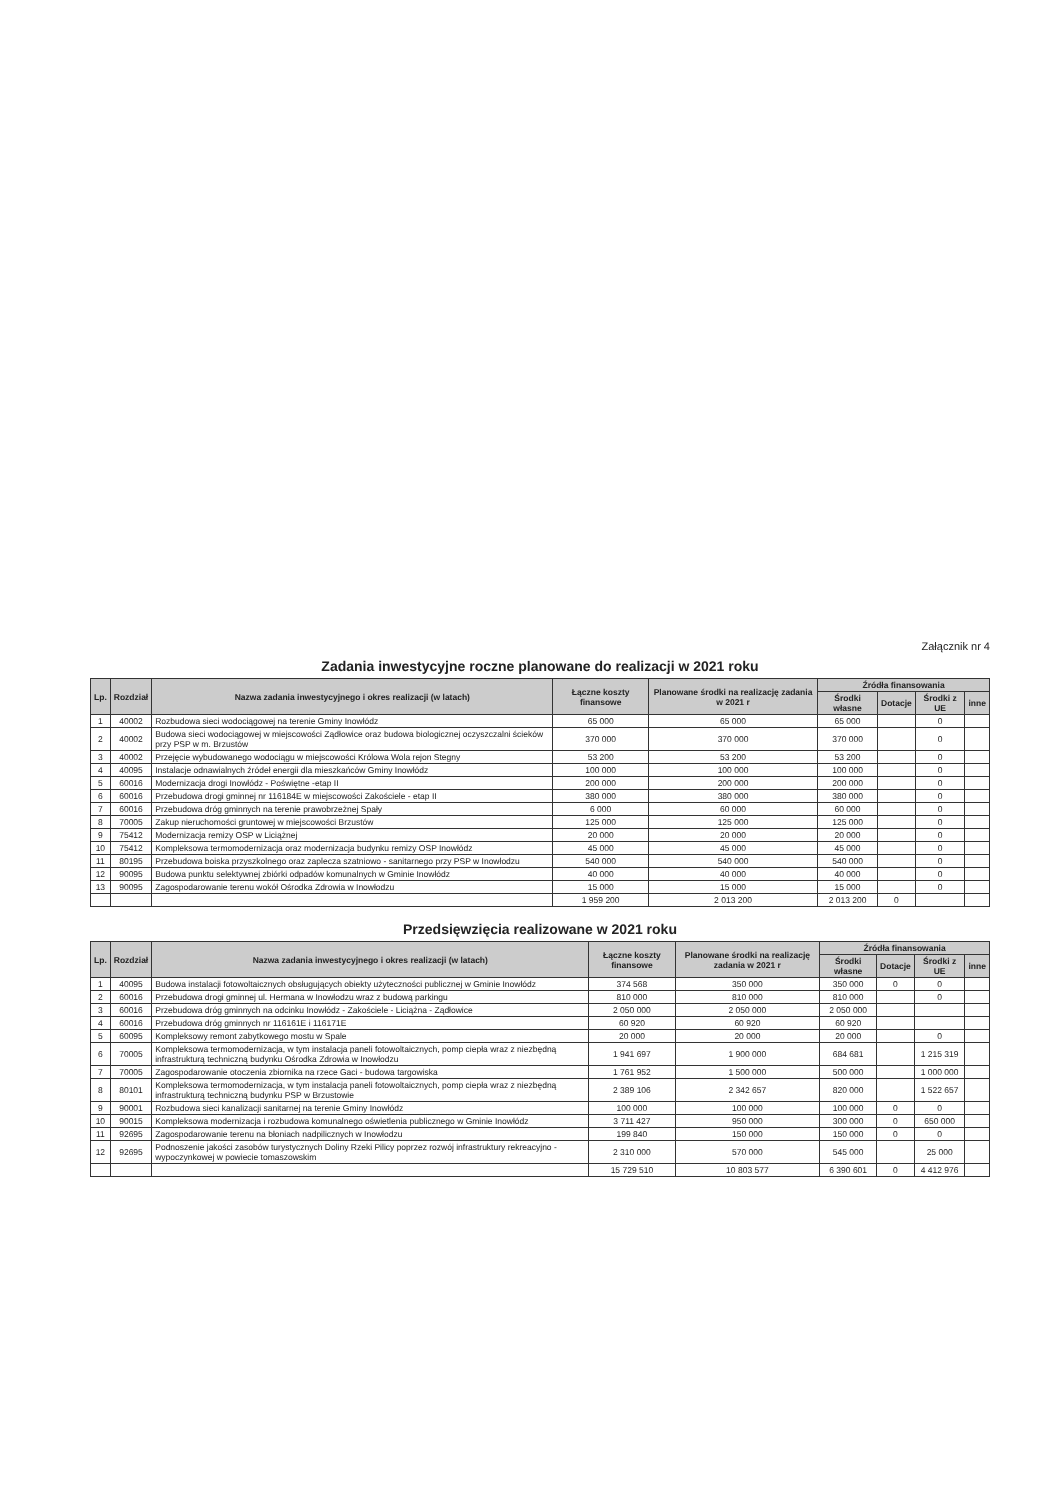Załącznik nr 4
Zadania inwestycyjne roczne planowane do realizacji w 2021 roku
| Lp. | Rozdział | Nazwa zadania inwestycyjnego i okres realizacji (w latach) | Łączne koszty finansowe | Planowane środki na realizację zadania w 2021 r | Źródła finansowania | | | |
| --- | --- | --- | --- | --- | --- | --- | --- | --- |
| | | | | | Środki własne | Dotacje | Środki z UE | inne |
| 1 | 40002 | Rozbudowa sieci wodociągowej na terenie Gminy Inowłódz | 65 000 | 65 000 | 65 000 | | 0 | |
| 2 | 40002 | Budowa sieci wodociągowej w miejscowości Ządłowice oraz budowa biologicznej oczyszczalni ścieków przy PSP w m. Brzustów | 370 000 | 370 000 | 370 000 | | 0 | |
| 3 | 40002 | Przejęcie wybudowanego wodociągu w miejscowości Królowa Wola rejon Stegny | 53 200 | 53 200 | 53 200 | | 0 | |
| 4 | 40095 | Instalacje odnawialnych źródeł energii dla mieszkańców Gminy Inowłódz | 100 000 | 100 000 | 100 000 | | 0 | |
| 5 | 60016 | Modernizacja drogi Inowłódz - Poświętne -etap II | 200 000 | 200 000 | 200 000 | | 0 | |
| 6 | 60016 | Przebudowa drogi gminnej nr 116184E w miejscowości Zakościele - etap II | 380 000 | 380 000 | 380 000 | | 0 | |
| 7 | 60016 | Przebudowa dróg gminnych na terenie prawobrzeżnej Spały | 6 000 | 60 000 | 60 000 | | 0 | |
| 8 | 70005 | Zakup nieruchomości gruntowej w miejscowości Brzustów | 125 000 | 125 000 | 125 000 | | 0 | |
| 9 | 75412 | Modernizacja remizy OSP w Liciążnej | 20 000 | 20 000 | 20 000 | | 0 | |
| 10 | 75412 | Kompleksowa termomodernizacja oraz modernizacja budynku remizy OSP Inowłódz | 45 000 | 45 000 | 45 000 | | 0 | |
| 11 | 80195 | Przebudowa boiska przyszkolnego oraz zaplecza szatniowo - sanitarnego przy PSP w Inowłodzu | 540 000 | 540 000 | 540 000 | | 0 | |
| 12 | 90095 | Budowa punktu selektywnej zbiórki odpadów komunalnych w Gminie Inowłódz | 40 000 | 40 000 | 40 000 | | 0 | |
| 13 | 90095 | Zagospodarowanie terenu wokół Ośrodka Zdrowia w Inowłodzu | 15 000 | 15 000 | 15 000 | | 0 | |
| | | | 1 959 200 | 2 013 200 | 2 013 200 | 0 | | |
Przedsięwzięcia realizowane w 2021 roku
| Lp. | Rozdział | Nazwa zadania inwestycyjnego i okres realizacji (w latach) | Łączne koszty finansowe | Planowane środki na realizację zadania w 2021 r | Źródła finansowania | | | |
| --- | --- | --- | --- | --- | --- | --- | --- | --- |
| | | | | | Środki własne | Dotacje | Środki z UE | inne |
| 1 | 40095 | Budowa instalacji fotowoltaicznych obsługujących obiekty użyteczności publicznej w Gminie Inowłódz | 374 568 | 350 000 | 350 000 | 0 | 0 | |
| 2 | 60016 | Przebudowa drogi gminnej ul. Hermana w Inowłodzu wraz z budową parkingu | 810 000 | 810 000 | 810 000 | | 0 | |
| 3 | 60016 | Przebudowa dróg gminnych na odcinku Inowłódz - Zakościele - Liciążna - Ządłowice | 2 050 000 | 2 050 000 | 2 050 000 | | | |
| 4 | 60016 | Przebudowa dróg gminnych nr 116161E i 116171E | 60 920 | 60 920 | 60 920 | | | |
| 5 | 60095 | Kompleksowy remont zabytkowego mostu w Spale | 20 000 | 20 000 | 20 000 | | 0 | |
| 6 | 70005 | Kompleksowa termomodernizacja, w tym instalacja paneli fotowoltaicznych, pomp ciepła wraz z niezbędną infrastrukturą techniczną budynku Ośrodka Zdrowia w Inowłodzu | 1 941 697 | 1 900 000 | 684 681 | | 1 215 319 | |
| 7 | 70005 | Zagospodarowanie otoczenia zbiornika na rzece Gaci - budowa targowiska | 1 761 952 | 1 500 000 | 500 000 | | 1 000 000 | |
| 8 | 80101 | Kompleksowa termomodernizacja, w tym instalacja paneli fotowoltaicznych, pomp ciepła wraz z niezbędną infrastrukturą techniczną budynku PSP w Brzustowie | 2 389 106 | 2 342 657 | 820 000 | | 1 522 657 | |
| 9 | 90001 | Rozbudowa sieci kanalizacji sanitarnej na terenie Gminy Inowłódz | 100 000 | 100 000 | 100 000 | 0 | 0 | |
| 10 | 90015 | Kompleksowa modernizacja i rozbudowa komunalnego oświetlenia publicznego w Gminie Inowłódz | 3 711 427 | 950 000 | 300 000 | 0 | 650 000 | |
| 11 | 92695 | Zagospodarowanie terenu na błoniach nadpilicznych w Inowłodzu | 199 840 | 150 000 | 150 000 | 0 | 0 | |
| 12 | 92695 | Podnoszenie jakości zasobów turystycznych Doliny Rzeki Pilicy poprzez rozwój infrastruktury rekreacyjno - wypoczynkowej w powiecie tomaszowskim | 2 310 000 | 570 000 | 545 000 | | 25 000 | |
| | | | 15 729 510 | 10 803 577 | 6 390 601 | 0 | 4 412 976 | |